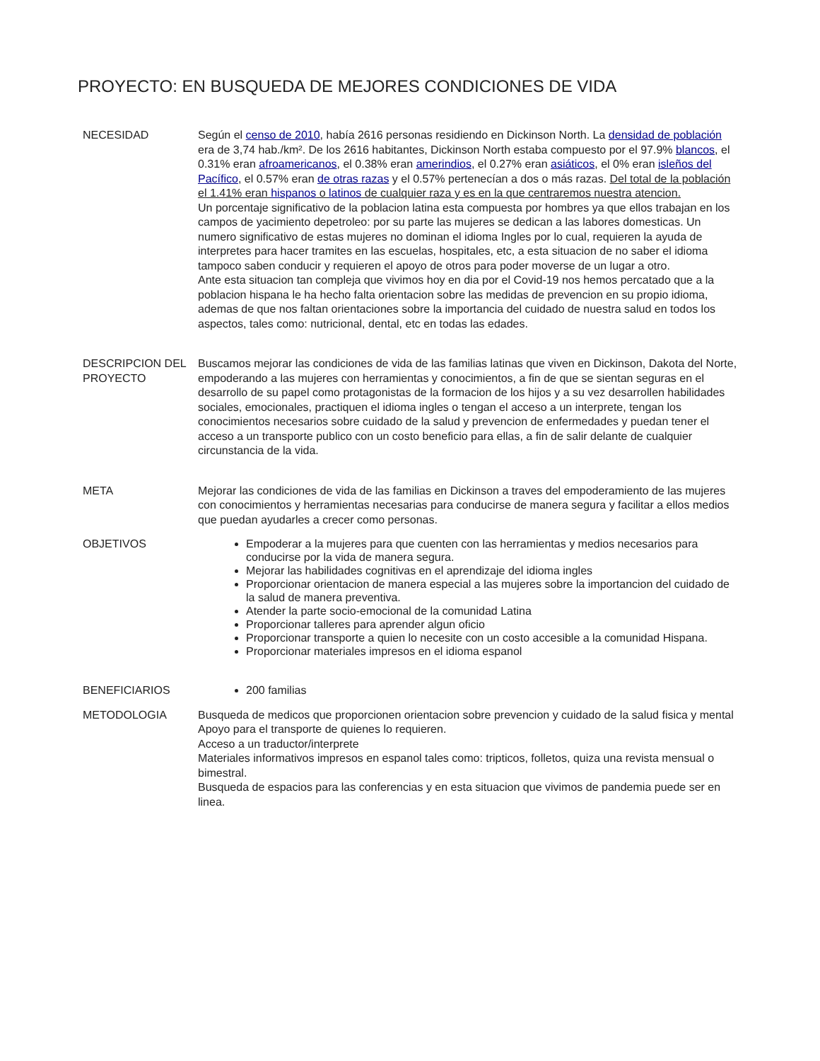PROYECTO: EN BUSQUEDA DE MEJORES CONDICIONES DE VIDA
| NECESIDAD | Según el censo de 2010 , había 2616 personas residiendo en Dickinson North. La densidad de población era de 3,74 hab./km². De los 2616 habitantes, Dickinson North estaba compuesto por el 97.9% blancos , el 0.31% eran afroamericanos , el 0.38% eran amerindios , el 0.27% eran asiáticos , el 0% eran isleños del Pacífico , el 0.57% eran de otras razas y el 0.57% pertenecían a dos o más razas. Del total de la población el 1.41% eran hispanos o latinos de cualquier raza y es en la que centraremos nuestra atencion. Un porcentaje significativo de la poblacion latina esta compuesta por hombres ya que ellos trabajan en los campos de yacimiento depetroleo: por su parte las mujeres se dedican a las labores domesticas. Un numero significativo de estas mujeres no dominan el idioma Ingles por lo cual, requieren la ayuda de interpretes para hacer tramites en las escuelas, hospitales, etc, a esta situacion de no saber el idioma tampoco saben conducir y requieren el apoyo de otros para poder moverse de un lugar a otro. Ante esta situacion tan compleja que vivimos hoy en dia por el Covid-19 nos hemos percatado que a la poblacion hispana le ha hecho falta orientacion sobre las medidas de prevencion en su propio idioma, ademas de que nos faltan orientaciones sobre la importancia del cuidado de nuestra salud en todos los aspectos, tales como: nutricional, dental, etc en todas las edades. |
| DESCRIPCION DEL PROYECTO | Buscamos mejorar las condiciones de vida de las familias latinas que viven en Dickinson, Dakota del Norte, empoderando a las mujeres con herramientas y conocimientos, a fin de que se sientan seguras en el desarrollo de su papel como protagonistas de la formacion de los hijos y a su vez desarrollen habilidades sociales, emocionales, practiquen el idioma ingles o tengan el acceso a un interprete, tengan los conocimientos necesarios sobre cuidado de la salud y prevencion de enfermedades y puedan tener el acceso a un transporte publico con un costo beneficio para ellas, a fin de salir delante de cualquier circunstancia de la vida. |
| META | Mejorar las condiciones de vida de las familias en Dickinson a traves del empoderamiento de las mujeres con conocimientos y herramientas necesarias para conducirse de manera segura y facilitar a ellos medios que puedan ayudarles a crecer como personas. |
| OBJETIVOS | Empoderar a la mujeres para que cuenten con las herramientas y medios necesarios para conducirse por la vida de manera segura. Mejorar las habilidades cognitivas en el aprendizaje del idioma ingles Proporcionar orientacion de manera especial a las mujeres sobre la importancion del cuidado de la salud de manera preventiva. Atender la parte socio-emocional de la comunidad Latina Proporcionar talleres para aprender algun oficio Proporcionar transporte a quien lo necesite con un costo accesible a la comunidad Hispana. Proporcionar materiales impresos en el idioma espanol |
| BENEFICIARIOS | 200 familias |
| METODOLOGIA | Busqueda de medicos que proporcionen orientacion sobre prevencion y cuidado de la salud fisica y mental Apoyo para el transporte de quienes lo requieren. Acceso a un traductor/interprete Materiales informativos impresos en espanol tales como: tripticos, folletos, quiza una revista mensual o bimestral. Busqueda de espacios para las conferencias y en esta situacion que vivimos de pandemia puede ser en linea. |